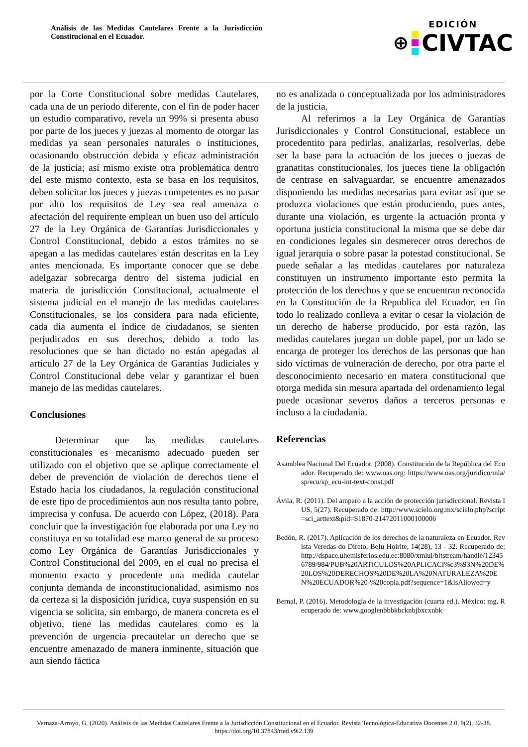Análisis de las Medidas Cautelares Frente a la Jurisdicción Constitucional en el Ecuador.
EDICIÓN
⊕
CIVTAC
por la Corte Constitucional sobre medidas Cautelares, cada una de un periodo diferente, con el fin de poder hacer un estudio comparativo, revela un 99% si presenta abuso por parte de los jueces y juezas al momento de otorgar las medidas ya sean personales naturales o instituciones, ocasionando obstrucción debida y eficaz administración de la justicia; así mismo existe otra problemática dentro del este mismo contexto, esta se basa en los requisitos, deben solicitar los jueces y juezas competentes es no pasar por alto los requisitos de Ley sea real amenaza o afectación del requirente emplean un buen uso del artículo 27 de la Ley Orgánica de Garantías Jurisdiccionales y Control Constitucional, debido a estos trámites no se apegan a las medidas cautelares están descritas en la Ley antes mencionada. Es importante conocer que se debe adelgazar sobrecarga dentro del sistema judicial en materia de jurisdicción Constitucional, actualmente el sistema judicial en el manejo de las medidas cautelares Constitucionales, se los considera para nada eficiente, cada día aumenta el índice de ciudadanos, se sienten perjudicados en sus derechos, debido a todo las resoluciones que se han dictado no están apegadas al artículo 27 de la Ley Orgánica de Garantías Judiciales y Control Constitucional debe velar y garantizar el buen manejo de las medidas cautelares.
Conclusiones
Determinar que las medidas cautelares constitucionales es mecanismo adecuado pueden ser utilizado con el objetivo que se aplique correctamente el deber de prevención de violación de derechos tiene el Estado hacia los ciudadanos, la regulación constitucional de este tipo de procedimientos aun nos resulta tanto pobre, imprecisa y confusa. De acuerdo con López, (2018). Para concluir que la investigación fue elaborada por una Ley no constituya en su totalidad ese marco general de su proceso como Ley Orgánica de Garantías Jurisdiccionales y Control Constitucional del 2009, en el cual no precisa el momento exacto y procedente una medida cautelar conjunta demanda de inconstitucionalidad, asimismo nos da certeza si la disposición jurídica, cuya suspensión en su vigencia se solicita, sin embargo, de manera concreta es el objetivo, tiene las medidas cautelares como es la prevención de urgencia precautelar un derecho que se encuentre amenazado de manera inminente, situación que aun siendo fáctica
no es analizada o conceptualizada por los administradores de la justicia.
Al referirnos a la Ley Orgánica de Garantías Jurisdiccionales y Control Constitucional, establece un procedentito para pedirlas, analizarlas, resolverlas, debe ser la base para la actuación de los jueces o juezas de granatitas constitucionales, los jueces tiene la obligación de centrase en salvaguardar, se encuentre amenazados disponiendo las medidas necesarias para evitar así que se produzca violaciones que están produciendo, pues antes, durante una violación, es urgente la actuación pronta y oportuna justicia constitucional la misma que se debe dar en condiciones legales sin desmerecer otros derechos de igual jerarquía o sobre pasar la potestad constitucional. Se puede señalar a las medidas cautelares por naturaleza constituyen un instrumento importante esto permita la protección de los derechos y que se encuentran reconocida en la Constitución de la Republica del Ecuador, en fin todo lo realizado conlleva a evitar o cesar la violación de un derecho de haberse producido, por esta razón, las medidas cautelares juegan un doble papel, por un lado se encarga de proteger los derechos de las personas que han sido víctimas de vulneración de derecho, por otra parte el desconocimiento necesario en matera constitucional que otorga medida sin mesura apartada del ordenamiento legal puede ocasionar severos daños a terceros personas e incluso a la ciudadanía.
Referencias
Asamblea Nacional Del Ecuador. (2008). Constitución de la República del Ecuador. Recuperado de: www.oas.org: https://www.oas.org/juridico/mla/sp/ecu/sp_ecu-int-text-const.pdf
Ávila, R. (2011). Del amparo a la acción de protección jurisdiccional. Revista IUS, 5(27). Recuperado de: http://www.scielo.org.mx/scielo.php?script=sci_arttext&pid=S1870-21472011000100006
Bedón, R. (2017). Aplicación de los derechos de la naturaleza en Ecuador. Revista Veredas do Direto, BeIu Hoirite, 14(28), 13 - 32. Recuperado de: http://dspace.uhemisferios.edu.ec:8080/xmlui/bitstream/handle/123456789/984/PUB%20ARTICULOS%20APLICACI%c3%93N%20DE%20LOS%20DERECHOS%20DE%20LA%20NATURALEZA%20EN%20ECUADOR%20-%20copia.pdf?sequence=1&isAllowed=y
Bernal, P. (2016). Metodología de la investigación (cuarta ed.). México: mg. Recuperado de: www.googlenbbbkbcknbjbxcxnbk
Vernaza-Arroyo, G. (2020). Análisis de las Medidas Cautelares Frente a la Jurisdicción Constitucional en el Ecuador. Revista Tecnológica-Educativa Docentes 2.0, 9(2), 32-38. https://doi.org/10.37843/rted.v9i2.139